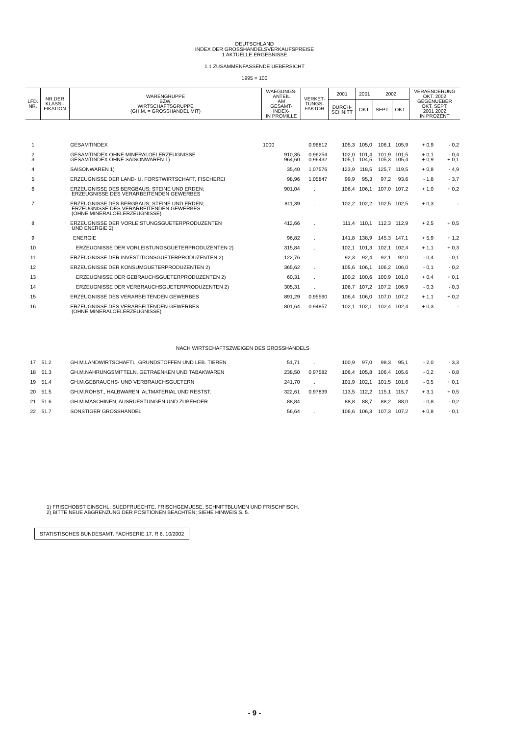DEUTSCHLAND
INDEX DER GROSSHANDELSVERKAUFSPREISE
1 AKTUELLE ERGEBNISSE
1.1 ZUSAMMENFASSENDE UEBERSICHT
1995 = 100
| LFD. NR. | NR.DER KLASSI- FIKATION | WARENGRUPPE BZW. WIRTSCHAFTSGRUPPE (GH.M. = GROSSHANDEL MIT) | WAEGUNGS- ANTEIL AM GESAMT- INDEX- IN PROMILLE | VERKET- TUNGS- FAKTOR | 2001 | 2001 | 2002 | | VERAENDERUNG OKT. 2002 GEGENUEBER OKT. SEPT. 2001 2002 IN PROZENT | |
| --- | --- | --- | --- | --- | --- | --- | --- | --- | --- | --- |
| | | | | | DURCH- SCHNITT | OKT. | SEPT. | OKT. | | |
| 1 | | GESAMTINDEX | 1000 | 0,96812 | 105,3 | 105,0 | 106,1 | 105,9 | + 0,9 | - 0,2 |
| 2 3 | | GESAMTINDEX OHNE MINERALOELERZEUGNISSE GESAMTINDEX OHNE SAISONWAREN 1) | 910,35 964,60 | 0,96254 0,96432 | 102,0 105,1 | 101,4 104,5 | 101,9 105,3 | 101,5 105,4 | + 0,1 + 0,9 | - 0,4 + 0,1 |
| 4 | | SAISONWAREN 1) | 35,40 | 1,07576 | 123,9 | 118,5 | 125,7 | 119,5 | + 0,8 | - 4,9 |
| 5 | | ERZEUGNISSE DER LAND- U. FORSTWIRTSCHAFT, FISCHEREI | 98,96 | 1,05847 | 99,9 | 95,3 | 97,2 | 93,6 | - 1,8 | - 3,7 |
| 6 | | ERZEUGNISSE DES BERGBAUS; STEINE UND ERDEN; ERZEUGNISSE DES VERARBEITENDEN GEWERBES | 901,04 | . | 106,4 | 106,1 | 107,0 | 107,2 | + 1,0 | + 0,2 |
| 7 | | ERZEUGNISSE DES BERGBAUS; STEINE UND ERDEN; ERZEUGNISSE DES VERARBEITENDEN GEWERBES (OHNE MINERALOELERZEUGNISSE) | 811,39 | . | 102,2 | 102,2 | 102,5 | 102,5 | + 0,3 | - |
| 8 | | ERZEUGNISSE DER VORLEISTUNGSGUETERPRODUZENTEN UND ENERGIE 2) | 412,66 | . | 111,4 | 110,1 | 112,3 | 112,9 | + 2,5 | + 0,5 |
| 9 | | ENERGIE | 96,82 | . | 141,8 | 138,9 | 145,3 | 147,1 | + 5,9 | + 1,2 |
| 10 | | ERZEUGNISSE DER VORLEISTUNGSGUETERPRODUZENTEN 2) | 315,84 | . | 102,1 | 101,3 | 102,1 | 102,4 | + 1,1 | + 0,3 |
| 11 | | ERZEUGNISSE DER INVESTITIONSGUETERPRODUZENTEN 2) | 122,76 | . | 92,3 | 92,4 | 92,1 | 92,0 | - 0,4 | - 0,1 |
| 12 | | ERZEUGNISSE DER KONSUMGUETERPRODUZENTEN 2) | 365,62 | . | 105,6 | 106,1 | 106,2 | 106,0 | - 0,1 | - 0,2 |
| 13 | | ERZEUGNISSE DER GEBRAUCHSGUETERPRODUZENTEN 2) | 60,31 | . | 100,2 | 100,6 | 100,9 | 101,0 | + 0,4 | + 0,1 |
| 14 | | ERZEUGNISSE DER VERBRAUCHSGUETERPRODUZENTEN 2) | 305,31 | . | 106,7 | 107,2 | 107,2 | 106,9 | - 0,3 | - 0,3 |
| 15 | | ERZEUGNISSE DES VERARBEITENDEN GEWERBES | 891,29 | 0,95590 | 106,4 | 106,0 | 107,0 | 107,2 | + 1,1 | + 0,2 |
| 16 | | ERZEUGNISSE DES VERARBEITENDEN GEWERBES (OHNE MINERALOELERZEUGNISSE) | 801,64 | 0,94857 | 102,1 | 102,1 | 102,4 | 102,4 | + 0,3 | - |
| NACH WIRTSCHAFTSZWEIGEN DES GROSSHANDELS | | | | | | | | | | |
| 17 | 51.2 | GH.M.LANDWIRTSCHAFTL. GRUNDSTOFFEN UND LEB. TIEREN | 51,71 | . | 100,9 | 97,0 | 98,3 | 95,1 | - 2,0 | - 3,3 |
| 18 | 51.3 | GH.M.NAHRUNGSMITTELN, GETRAENKEN UND TABAKWAREN | 238,50 | 0,97582 | 106,4 | 105,8 | 106,4 | 105,6 | - 0,2 | - 0,8 |
| 19 | 51.4 | GH.M.GEBRAUCHS- UND VERBRAUCHSGUETERN | 241,70 | . | 101,9 | 102,1 | 101,5 | 101,6 | - 0,5 | + 0,1 |
| 20 | 51.5 | GH.M.ROHST., HALBWAREN, ALTMATERIAL UND RESTST. | 322,61 | 0,97839 | 113,5 | 112,2 | 115,1 | 115,7 | + 3,1 | + 0,5 |
| 21 | 51.6 | GH.M.MASCHINEN, AUSRUESTUNGEN UND ZUBEHOER | 88,84 | . | 88,8 | 88,7 | 88,2 | 88,0 | - 0,8 | - 0,2 |
| 22 | 51.7 | SONSTIGER GROSSHANDEL | 56,64 | . | 106,6 | 106,3 | 107,3 | 107,2 | + 0,8 | - 0,1 |
1) FRISCHOBST EINSCHL. SUEDFRUECHTE, FRISCHGEMUESE, SCHNITTBLUMEN UND FRISCHFISCH.
2) BITTE NEUE ABGRENZUNG DER POSITIONEN BEACHTEN; SIEHE HINWEIS S. 5.
STATISTISCHES BUNDESAMT, FACHSERIE 17, R 6, 10/2002
- 9 -